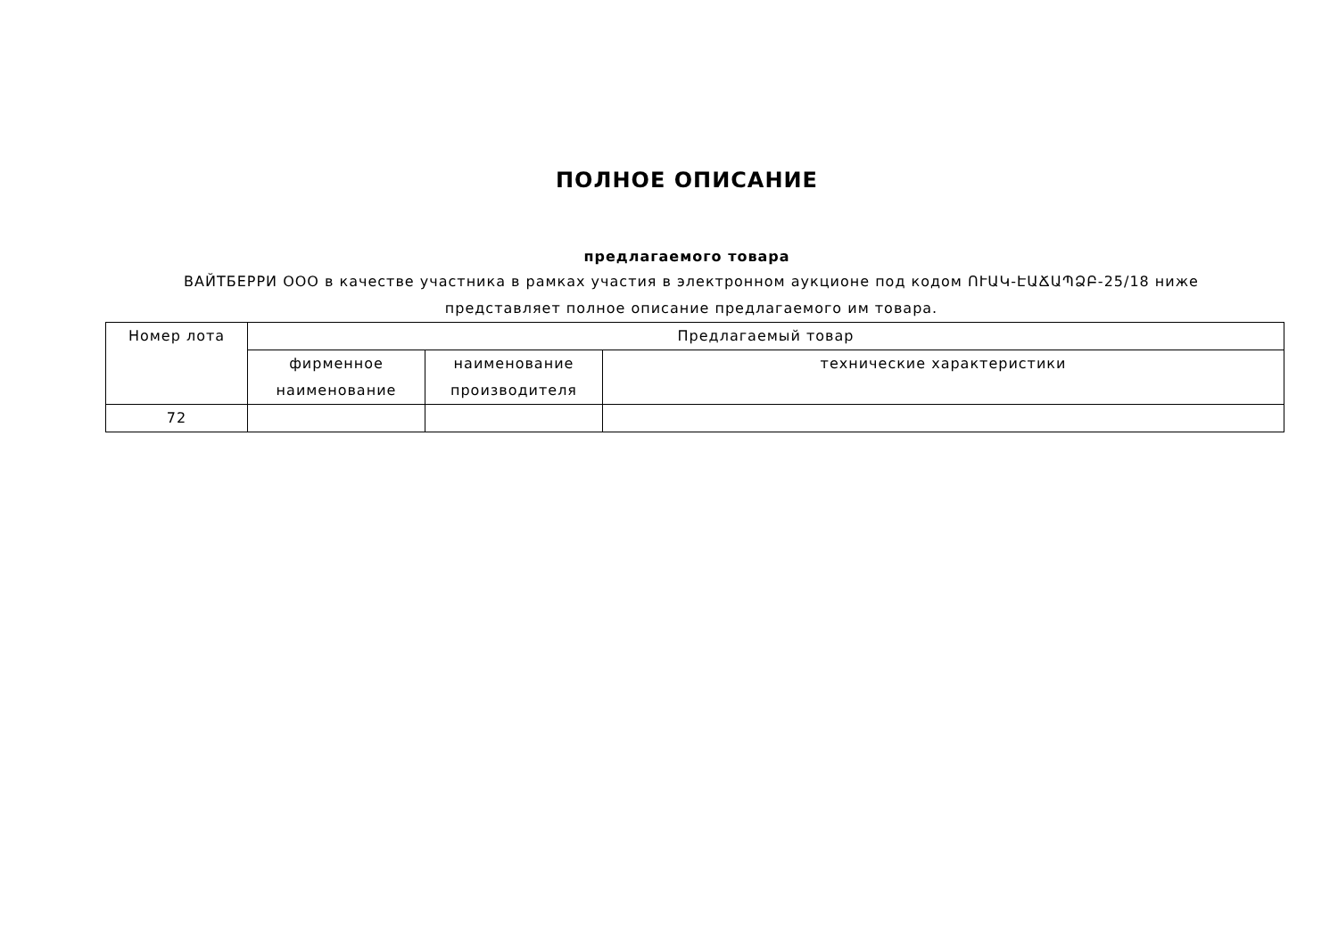ПОЛНОЕ ОПИСАНИЕ
предлагаемого товара
ВАЙТБЕРРИ ООО в качестве участника в рамках участия в электронном аукционе под кодом ՈՒԱԿ-ԷԱՃԱՊՁԲ-25/18 ниже представляет полное описание предлагаемого им товара.
| Номер лота | Предлагаемый товар | | |
| --- | --- | --- | --- |
| | фирменное наименование | наименование производителя | технические характеристики |
| 72 | | | |